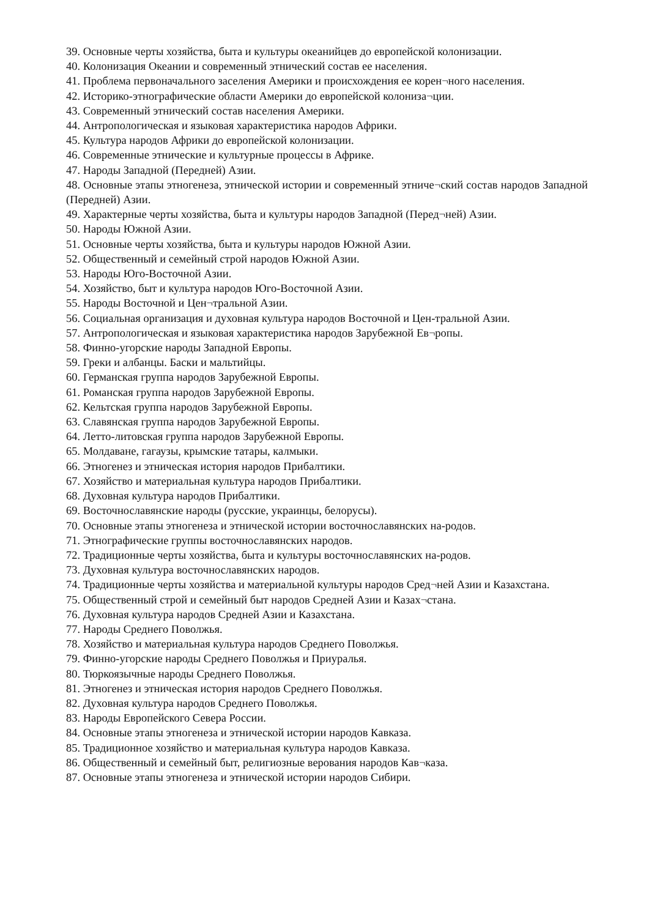39. Основные черты хозяйства, быта и культуры океанийцев до европейской колонизации.
40. Колонизация Океании и современный этнический состав ее населения.
41. Проблема первоначального заселения Америки и происхождения ее корен¬ного населения.
42. Историко-этнографические области Америки до европейской колониза¬ции.
43. Современный этнический состав населения Америки.
44. Антропологическая и языковая характеристика народов Африки.
45. Культура народов Африки до европейской колонизации.
46. Современные этнические и культурные процессы в Африке.
47. Народы Западной (Передней) Азии.
48. Основные этапы этногенеза, этнической истории и современный этниче¬ский состав народов Западной (Передней) Азии.
49. Характерные черты хозяйства, быта и культуры народов Западной (Перед¬ней) Азии.
50. Народы Южной Азии.
51. Основные черты хозяйства, быта и культуры народов Южной Азии.
52. Общественный и семейный строй народов Южной Азии.
53. Народы Юго-Восточной Азии.
54. Хозяйство, быт и культура народов Юго-Восточной Азии.
55. Народы Восточной и Цен¬тральной Азии.
56. Социальная организация и духовная культура народов Восточной и Цен-тральной Азии.
57. Антропологическая и языковая характеристика народов Зарубежной Ев¬ропы.
58. Финно-угорские народы Западной Европы.
59. Греки и албанцы. Баски и мальтийцы.
60. Германская группа народов Зарубежной Европы.
61. Романская группа народов Зарубежной Европы.
62. Кельтская группа народов Зарубежной Европы.
63. Славянская группа народов Зарубежной Европы.
64. Летто-литовская группа народов Зарубежной Европы.
65. Молдаване, гагаузы, крымские татары, калмыки.
66. Этногенез и этническая история народов Прибалтики.
67. Хозяйство и материальная культура народов Прибалтики.
68. Духовная культура народов Прибалтики.
69. Восточнославянские народы (русские, украинцы, белорусы).
70. Основные этапы этногенеза и этнической истории восточнославянских на-родов.
71. Этнографические группы восточнославянских народов.
72. Традиционные черты хозяйства, быта и культуры восточнославянских на-родов.
73. Духовная культура восточнославянских народов.
74. Традиционные черты хозяйства и материальной культуры народов Сред¬ней Азии и Казахстана.
75. Общественный строй и семейный быт народов Средней Азии и Казах¬стана.
76. Духовная культура народов Средней Азии и Казахстана.
77. Народы Среднего Поволжья.
78. Хозяйство и материальная культура народов Среднего Поволжья.
79. Финно-угорские народы Среднего Поволжья и Приуралья.
80. Тюркоязычные народы Среднего Поволжья.
81. Этногенез и этническая история народов Среднего Поволжья.
82. Духовная культура народов Среднего Поволжья.
83. Народы Европейского Севера России.
84. Основные этапы этногенеза и этнической истории народов Кавказа.
85. Традиционное хозяйство и материальная культура народов Кавказа.
86. Общественный и семейный быт, религиозные верования народов Кав¬каза.
87. Основные этапы этногенеза и этнической истории народов Сибири.